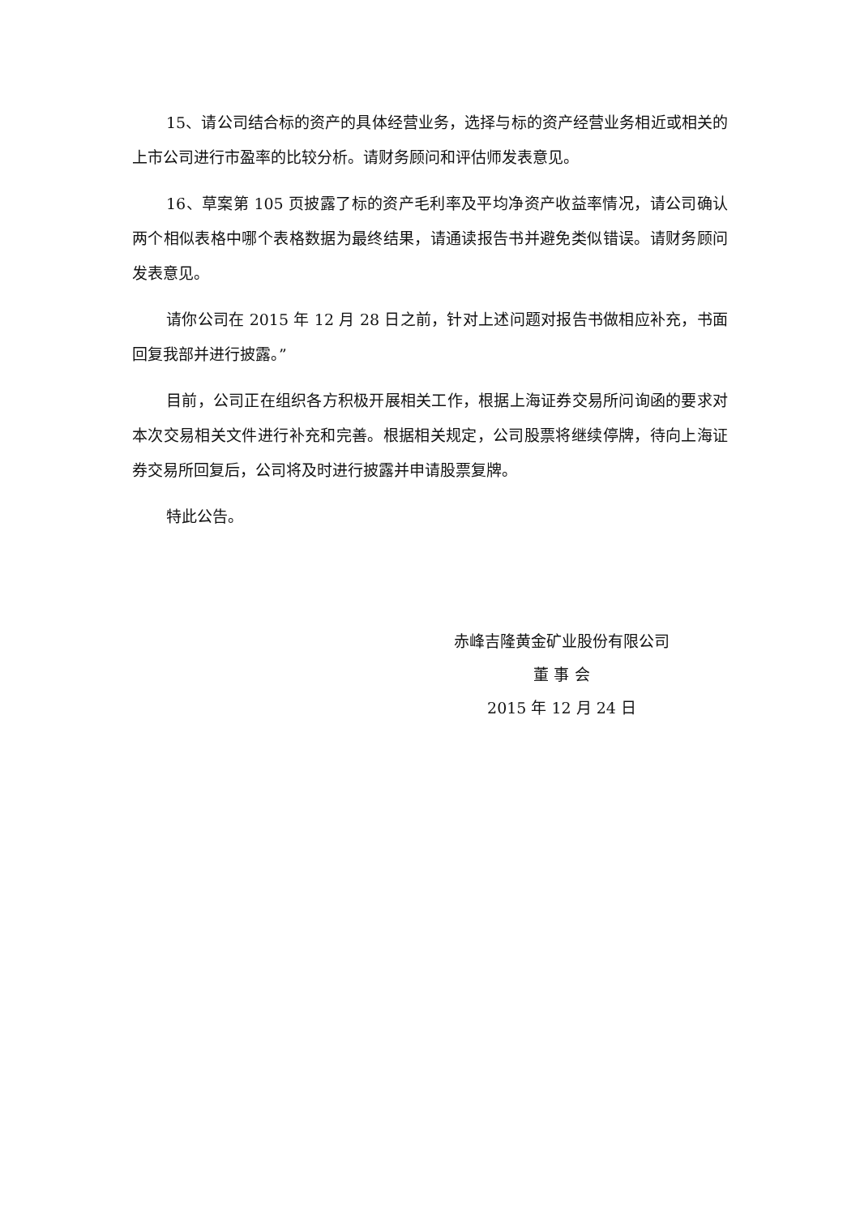15、请公司结合标的资产的具体经营业务，选择与标的资产经营业务相近或相关的上市公司进行市盈率的比较分析。请财务顾问和评估师发表意见。
16、草案第 105 页披露了标的资产毛利率及平均净资产收益率情况，请公司确认两个相似表格中哪个表格数据为最终结果，请通读报告书并避免类似错误。请财务顾问发表意见。
请你公司在 2015 年 12 月 28 日之前，针对上述问题对报告书做相应补充，书面回复我部并进行披露。”
目前，公司正在组织各方积极开展相关工作，根据上海证券交易所问询函的要求对本次交易相关文件进行补充和完善。根据相关规定，公司股票将继续停牌，待向上海证券交易所回复后，公司将及时进行披露并申请股票复牌。
特此公告。
赤峰吉隆黄金矿业股份有限公司
董 事 会
2015 年 12 月 24 日